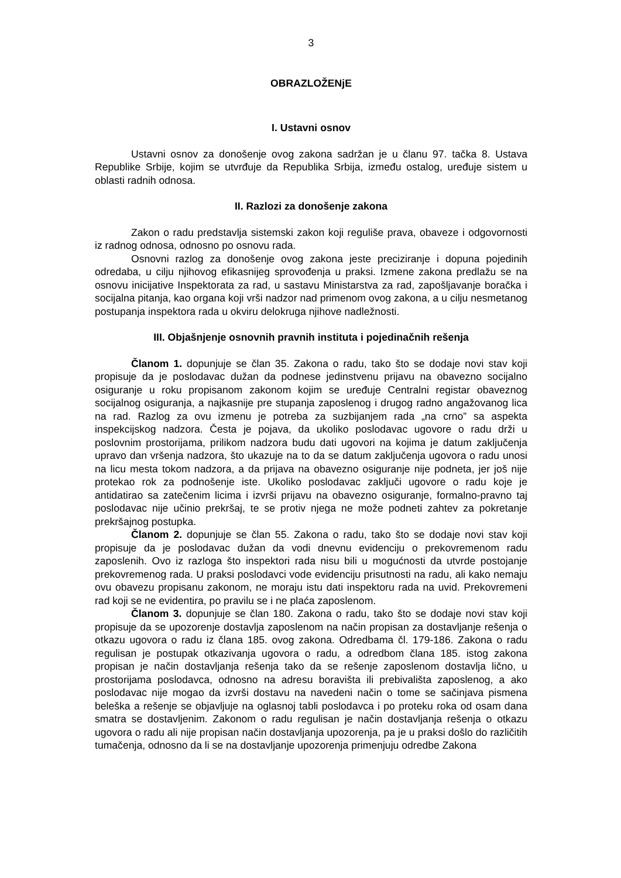3
OBRAZLOŽENjE
I. Ustavni osnov
Ustavni osnov za donošenje ovog zakona sadržan je u članu 97. tačka 8. Ustava Republike Srbije, kojim se utvrđuje da Republika Srbija, između ostalog, uređuje sistem u oblasti radnih odnosa.
II. Razlozi za donošenje zakona
Zakon o radu predstavlja sistemski zakon koji reguliše prava, obaveze i odgovornosti iz radnog odnosa, odnosno po osnovu rada.
Osnovni razlog za donošenje ovog zakona jeste preciziranje i dopuna pojedinih odredaba, u cilju njihovog efikasnijeg sprovođenja u praksi. Izmene zakona predlažu se na osnovu inicijative Inspektorata za rad, u sastavu Ministarstva za rad, zapošljavanje boračka i socijalna pitanja, kao organa koji vrši nadzor nad primenom ovog zakona, a u cilju nesmetanog postupanja inspektora rada u okviru delokruga njihove nadležnosti.
III. Objašnjenje osnovnih pravnih instituta i pojedinačnih rešenja
Članom 1. dopunjuje se član 35. Zakona o radu, tako što se dodaje novi stav koji propisuje da je poslodavac dužan da podnese jedinstvenu prijavu na obavezno socijalno osiguranje u roku propisanom zakonom kojim se uređuje Centralni registar obaveznog socijalnog osiguranja, a najkasnije pre stupanja zaposlenog i drugog radno angažovanog lica na rad. Razlog za ovu izmenu je potreba za suzbijanjem rada „na crno” sa aspekta inspekcijskog nadzora. Česta je pojava, da ukoliko poslodavac ugovore o radu drži u poslovnim prostorijama, prilikom nadzora budu dati ugovori na kojima je datum zaključenja upravo dan vršenja nadzora, što ukazuje na to da se datum zaključenja ugovora o radu unosi na licu mesta tokom nadzora, a da prijava na obavezno osiguranje nije podneta, jer još nije protekao rok za podnošenje iste. Ukoliko poslodavac zaključi ugovore o radu koje je antidatirao sa zatečenim licima i izvrši prijavu na obavezno osiguranje, formalno-pravno taj poslodavac nije učinio prekršaj, te se protiv njega ne može podneti zahtev za pokretanje prekršajnog postupka.
Članom 2. dopunjuje se član 55. Zakona o radu, tako što se dodaje novi stav koji propisuje da je poslodavac dužan da vodi dnevnu evidenciju o prekovremenom radu zaposlenih. Ovo iz razloga što inspektori rada nisu bili u mogućnosti da utvrde postojanje prekovremenog rada. U praksi poslodavci vode evidenciju prisutnosti na radu, ali kako nemaju ovu obavezu propisanu zakonom, ne moraju istu dati inspektoru rada na uvid. Prekovremeni rad koji se ne evidentira, po pravilu se i ne plaća zaposlenom.
Članom 3. dopunjuje se član 180. Zakona o radu, tako što se dodaje novi stav koji propisuje da se upozorenje dostavlja zaposlenom na način propisan za dostavljanje rešenja o otkazu ugovora o radu iz člana 185. ovog zakona. Odredbama čl. 179-186. Zakona o radu regulisan je postupak otkazivanja ugovora o radu, a odredbom člana 185. istog zakona propisan je način dostavljanja rešenja tako da se rešenje zaposlenom dostavlja lično, u prostorijama poslodavca, odnosno na adresu boravišta ili prebivališta zaposlenog, a ako poslodavac nije mogao da izvrši dostavu na navedeni način o tome se sačinjava pismena beleška a rešenje se objavljuje na oglasnoj tabli poslodavca i po proteku roka od osam dana smatra se dostavljenim. Zakonom o radu regulisan je način dostavljanja rešenja o otkazu ugovora o radu ali nije propisan način dostavljanja upozorenja, pa je u praksi došlo do različitih tumačenja, odnosno da li se na dostavljanje upozorenja primenjuju odredbe Zakona